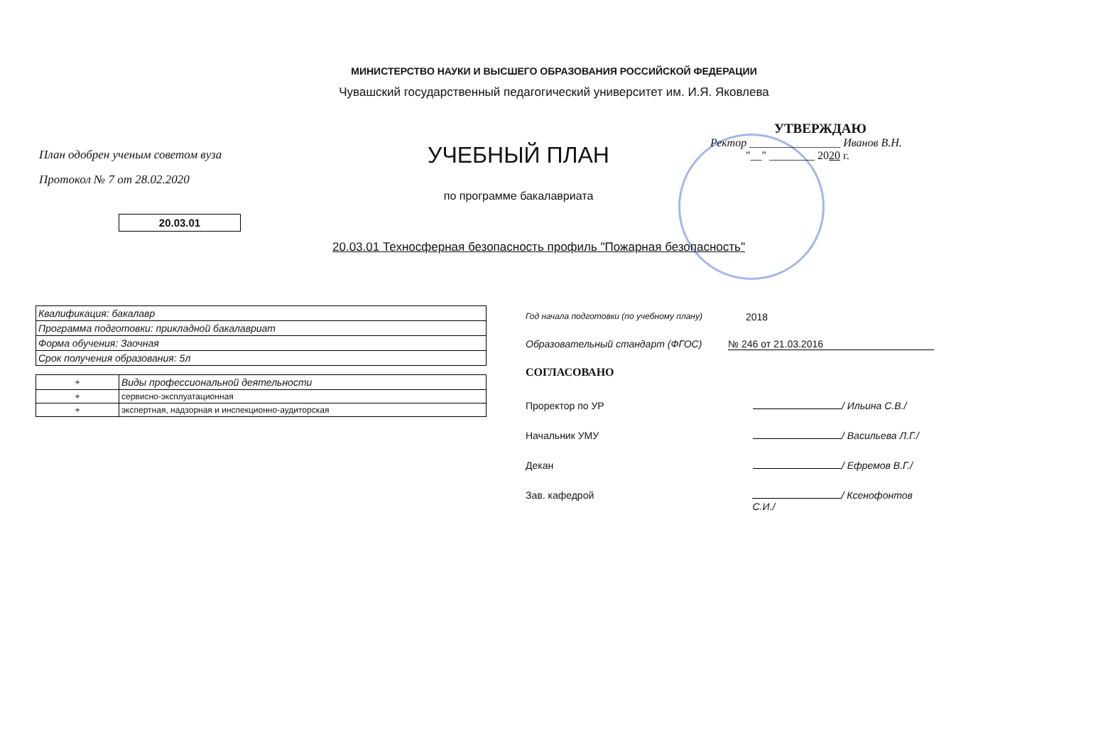МИНИСТЕРСТВО НАУКИ И ВЫСШЕГО ОБРАЗОВАНИЯ РОССИЙСКОЙ ФЕДЕРАЦИИ
Чувашский государственный педагогический университет им. И.Я. Яковлева
План одобрен ученым советом вуза
Протокол № 7 от 28.02.2020
УЧЕБНЫЙ ПЛАН
по программе бакалавриата
УТВЕРЖДАЮ
Ректор ________________ Иванов В.Н.
"__" ________ 2020 г.
20.03.01
20.03.01 Техносферная безопасность профиль "Пожарная безопасность"
| Квалификация: бакалавр |
| Программа подготовки: прикладной бакалавриат |
| Форма обучения: Заочная |
| Срок получения образования: 5л |
| + | Виды профессиональной деятельности |
| + | сервисно-эксплуатационная |
| + | экспертная, надзорная и инспекционно-аудиторская |
Год начала подготовки (по учебному плану) 2018
Образовательный стандарт (ФГОС) № 246 от 21.03.2016
СОГЛАСОВАНО
Проректор по УР / Ильина С.В./
Начальник УМУ / Васильева Л.Г./
Декан / Ефремов В.Г./
Зав. кафедрой / Ксенофонтов С.И./